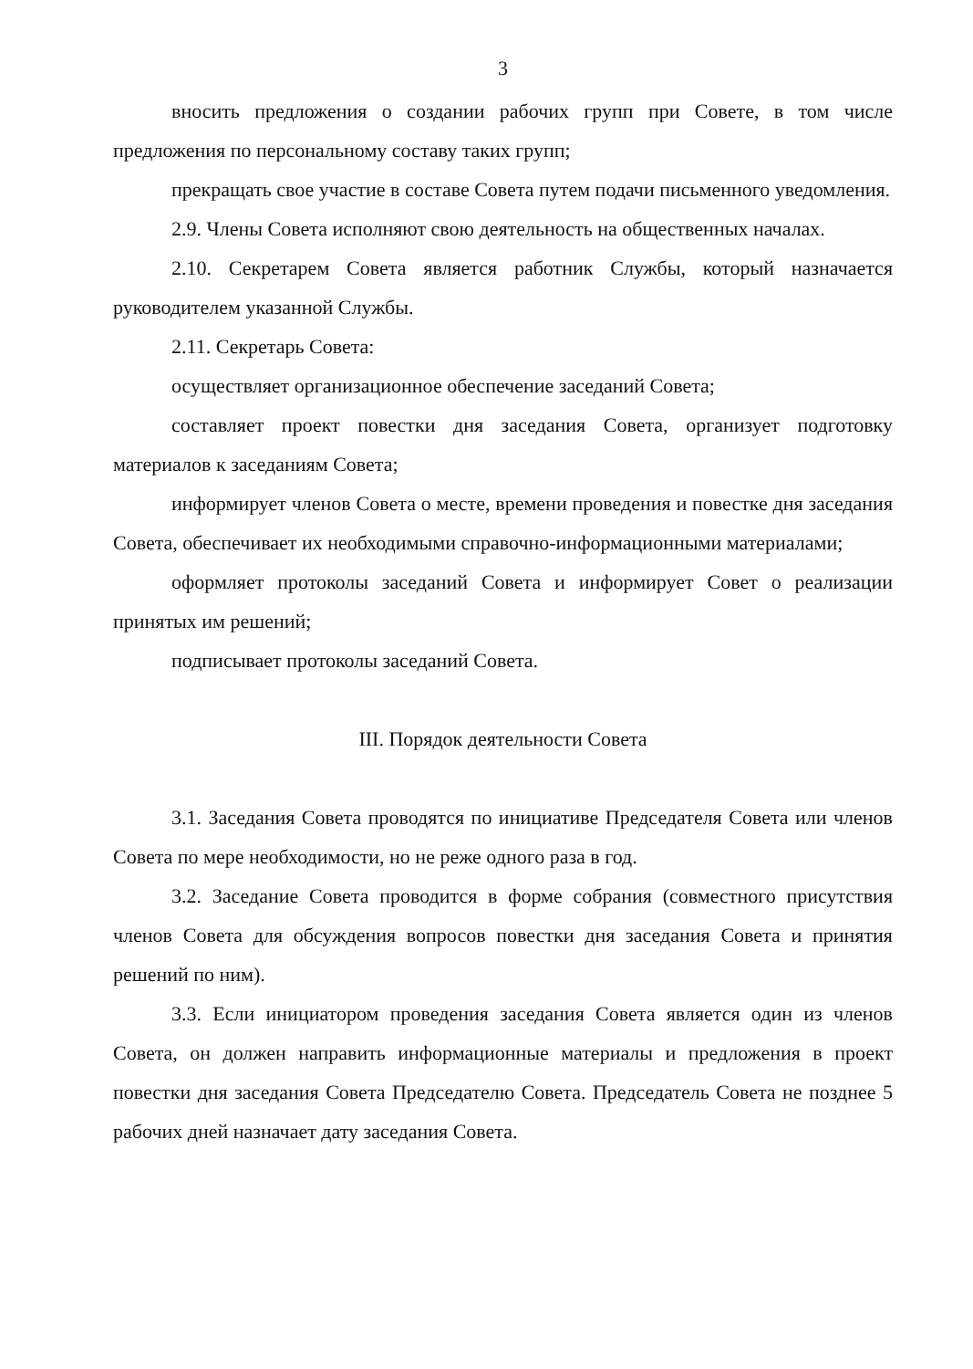3
вносить предложения о создании рабочих групп при Совете, в том числе предложения по персональному составу таких групп;
прекращать свое участие в составе Совета путем подачи письменного уведомления.
2.9. Члены Совета исполняют свою деятельность на общественных началах.
2.10. Секретарем Совета является работник Службы, который назначается руководителем указанной Службы.
2.11. Секретарь Совета:
осуществляет организационное обеспечение заседаний Совета;
составляет проект повестки дня заседания Совета, организует подготовку материалов к заседаниям Совета;
информирует членов Совета о месте, времени проведения и повестке дня заседания Совета, обеспечивает их необходимыми справочно-информационными материалами;
оформляет протоколы заседаний Совета и информирует Совет о реализации принятых им решений;
подписывает протоколы заседаний Совета.
III. Порядок деятельности Совета
3.1. Заседания Совета проводятся по инициативе Председателя Совета или членов Совета по мере необходимости, но не реже одного раза в год.
3.2. Заседание Совета проводится в форме собрания (совместного присутствия членов Совета для обсуждения вопросов повестки дня заседания Совета и принятия решений по ним).
3.3. Если инициатором проведения заседания Совета является один из членов Совета, он должен направить информационные материалы и предложения в проект повестки дня заседания Совета Председателю Совета. Председатель Совета не позднее 5 рабочих дней назначает дату заседания Совета.